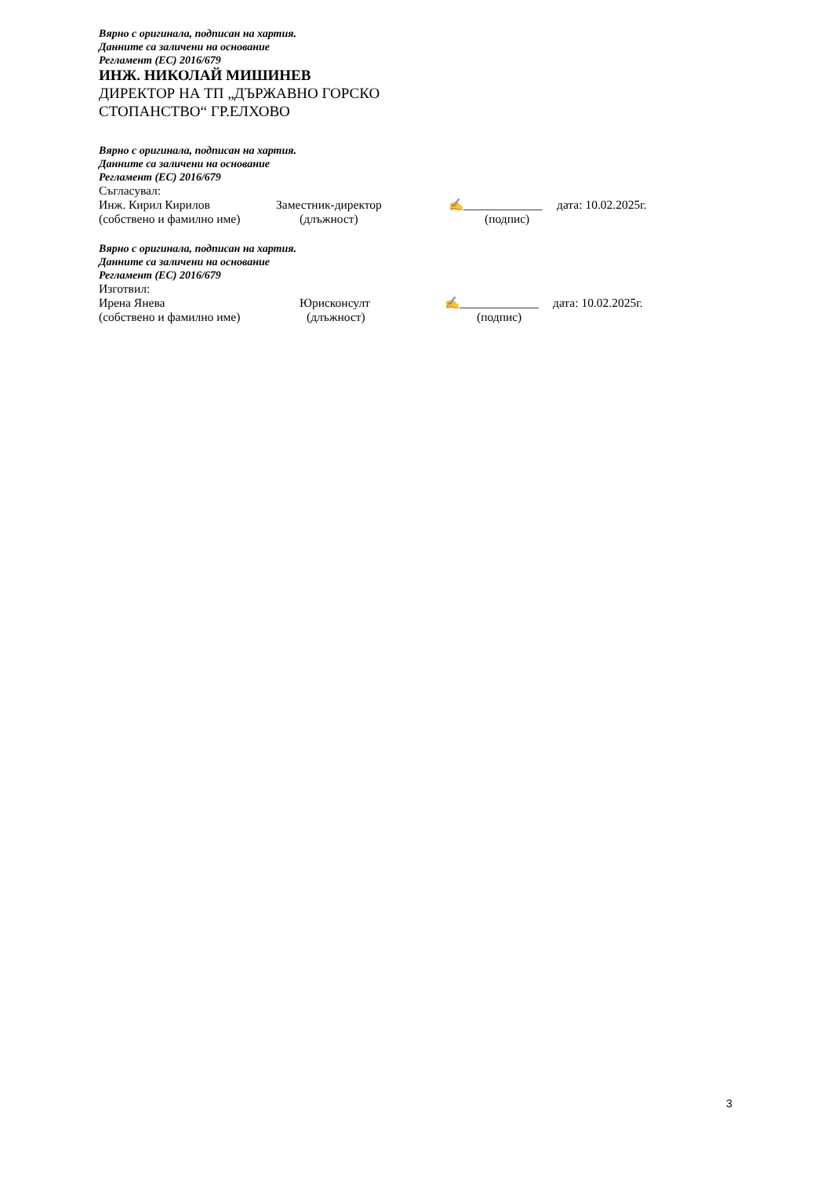Вярно с оригинала, подписан на хартия.
Данните са заличени на основание
Регламент (ЕС) 2016/679
ИНЖ. НИКОЛАЙ МИШИНЕВ
ДИРЕКТОР НА ТП „ДЪРЖАВНО ГОРСКО
СТОПАНСТВО“ ГР.ЕЛХОВО
Вярно с оригинала, подписан на хартия.
Данните са заличени на основание
Регламент (ЕС) 2016/679
Съгласувал:
Инж. Кирил Кирилов Заместник-директор ✍_____________ дата: 10.02.2025г.
(собствено и фамилно име) (длъжност) (подпис)
Вярно с оригинала, подписан на хартия.
Данните са заличени на основание
Регламент (ЕС) 2016/679
Изготвил:
Ирена Янева Юрисконсулт ✍_____________ дата: 10.02.2025г.
(собствено и фамилно име) (длъжност) (подпис)
3